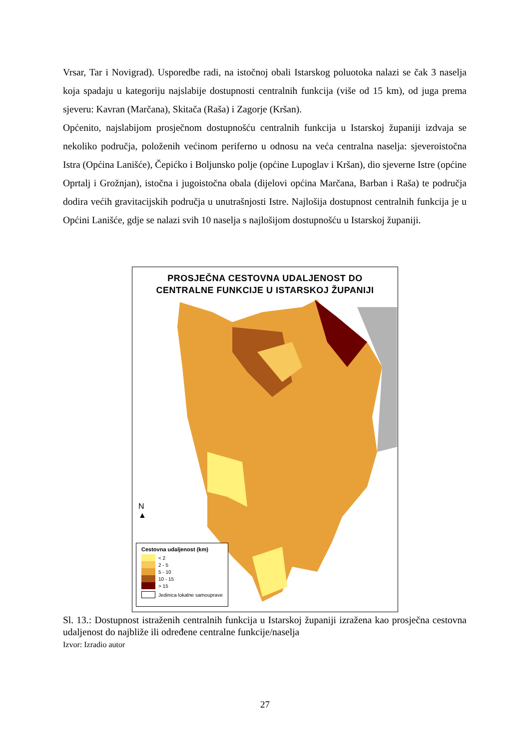Vrsar, Tar i Novigrad). Usporedbe radi, na istočnoj obali Istarskog poluotoka nalazi se čak 3 naselja koja spadaju u kategoriju najslabije dostupnosti centralnih funkcija (više od 15 km), od juga prema sjeveru: Kavran (Marčana), Skitača (Raša) i Zagorje (Kršan).
Općenito, najslabijom prosječnom dostupnošću centralnih funkcija u Istarskoj županiji izdvaja se nekoliko područja, položenih većinom periferno u odnosu na veća centralna naselja: sjeveroistočna Istra (Općina Lanišće), Čepićko i Boljunsko polje (općine Lupoglav i Kršan), dio sjeverne Istre (općine Oprtalj i Grožnjan), istočna i jugoistočna obala (dijelovi općina Marčana, Barban i Raša) te područja dodira većih gravitacijskih područja u unutrašnjosti Istre. Najlošija dostupnost centralnih funkcija je u Općini Lanišće, gdje se nalazi svih 10 naselja s najlošijom dostupnošću u Istarskoj županiji.
PROSJEČNA CESTOVNA UDALJENOST DO
CENTRALNE FUNKCIJE U ISTARSKOJ ŽUPANIJI
N
▲
Cestovna udaljenost (km)
< 2
2 - 5
5 - 10
10 - 15
> 15
Jedinica lokalne samouprave
Sl. 13.: Dostupnost istraženih centralnih funkcija u Istarskoj županiji izražena kao prosječna cestovna udaljenost do najbliže ili određene centralne funkcije/naselja
Izvor: Izradio autor
27